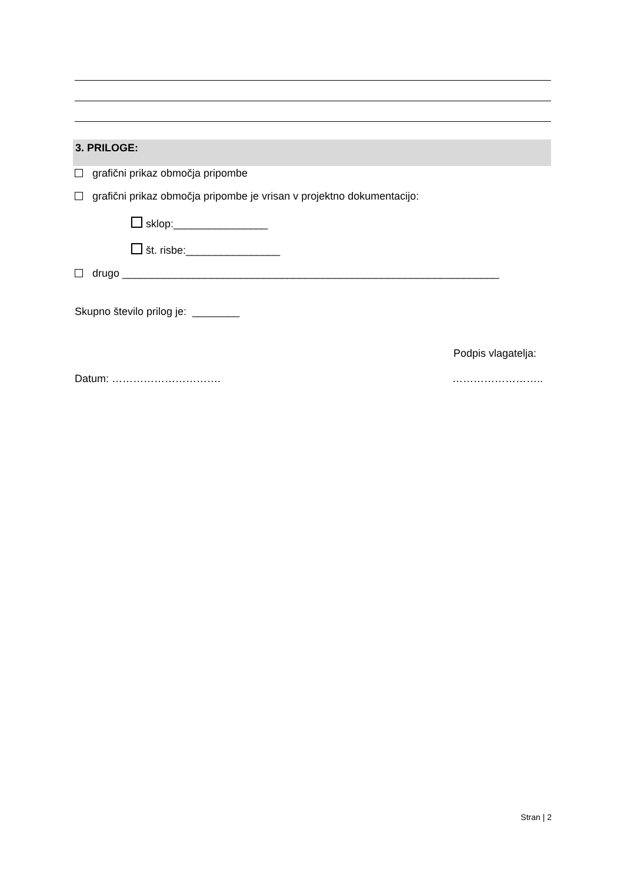3. PRILOGE:
grafični prikaz območja pripombe
grafični prikaz območja pripombe je vrisan v projektno dokumentacijo:
sklop:________________
št. risbe:________________
drugo ________________________________________________________________
Skupno število prilog je: ________
Podpis vlagatelja:
Datum: …………………………. ……………………..
Stran | 2